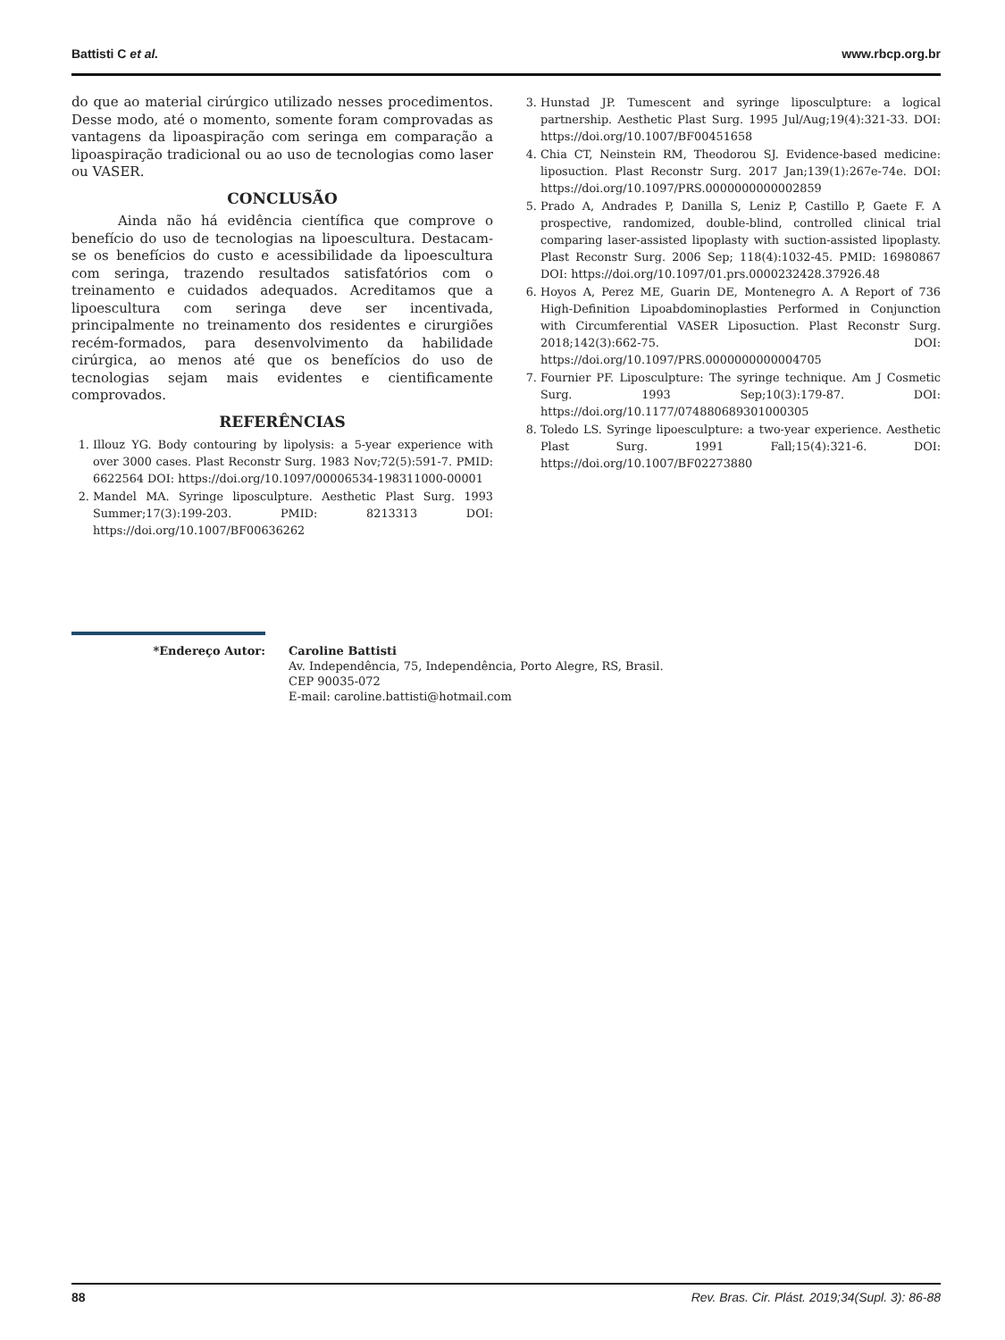Battisti C et al. www.rbcp.org.br
do que ao material cirúrgico utilizado nesses procedimentos. Desse modo, até o momento, somente foram comprovadas as vantagens da lipoaspiração com seringa em comparação a lipoaspiração tradicional ou ao uso de tecnologias como laser ou VASER.
CONCLUSÃO
Ainda não há evidência científica que comprove o benefício do uso de tecnologias na lipoescultura. Destacam-se os benefícios do custo e acessibilidade da lipoescultura com seringa, trazendo resultados satisfatórios com o treinamento e cuidados adequados. Acreditamos que a lipoescultura com seringa deve ser incentivada, principalmente no treinamento dos residentes e cirurgiões recém-formados, para desenvolvimento da habilidade cirúrgica, ao menos até que os benefícios do uso de tecnologias sejam mais evidentes e cientificamente comprovados.
REFERÊNCIAS
1. Illouz YG. Body contouring by lipolysis: a 5-year experience with over 3000 cases. Plast Reconstr Surg. 1983 Nov;72(5):591-7. PMID: 6622564 DOI: https://doi.org/10.1097/00006534-198311000-00001
2. Mandel MA. Syringe liposculpture. Aesthetic Plast Surg. 1993 Summer;17(3):199-203. PMID: 8213313 DOI: https://doi.org/10.1007/BF00636262
3. Hunstad JP. Tumescent and syringe liposculpture: a logical partnership. Aesthetic Plast Surg. 1995 Jul/Aug;19(4):321-33. DOI: https://doi.org/10.1007/BF00451658
4. Chia CT, Neinstein RM, Theodorou SJ. Evidence-based medicine: liposuction. Plast Reconstr Surg. 2017 Jan;139(1):267e-74e. DOI: https://doi.org/10.1097/PRS.0000000000002859
5. Prado A, Andrades P, Danilla S, Leniz P, Castillo P, Gaete F. A prospective, randomized, double-blind, controlled clinical trial comparing laser-assisted lipoplasty with suction-assisted lipoplasty. Plast Reconstr Surg. 2006 Sep; 118(4):1032-45. PMID: 16980867 DOI: https://doi.org/10.1097/01.prs.0000232428.37926.48
6. Hoyos A, Perez ME, Guarin DE, Montenegro A. A Report of 736 High-Definition Lipoabdominoplasties Performed in Conjunction with Circumferential VASER Liposuction. Plast Reconstr Surg. 2018;142(3):662-75. DOI: https://doi.org/10.1097/PRS.0000000000004705
7. Fournier PF. Liposculpture: The syringe technique. Am J Cosmetic Surg. 1993 Sep;10(3):179-87. DOI: https://doi.org/10.1177/074880689301000305
8. Toledo LS. Syringe lipoesculpture: a two-year experience. Aesthetic Plast Surg. 1991 Fall;15(4):321-6. DOI: https://doi.org/10.1007/BF02273880
*Endereço Autor: Caroline Battisti
Av. Independência, 75, Independência, Porto Alegre, RS, Brasil.
CEP 90035-072
E-mail: caroline.battisti@hotmail.com
88 Rev. Bras. Cir. Plást. 2019;34(Supl. 3): 86-88